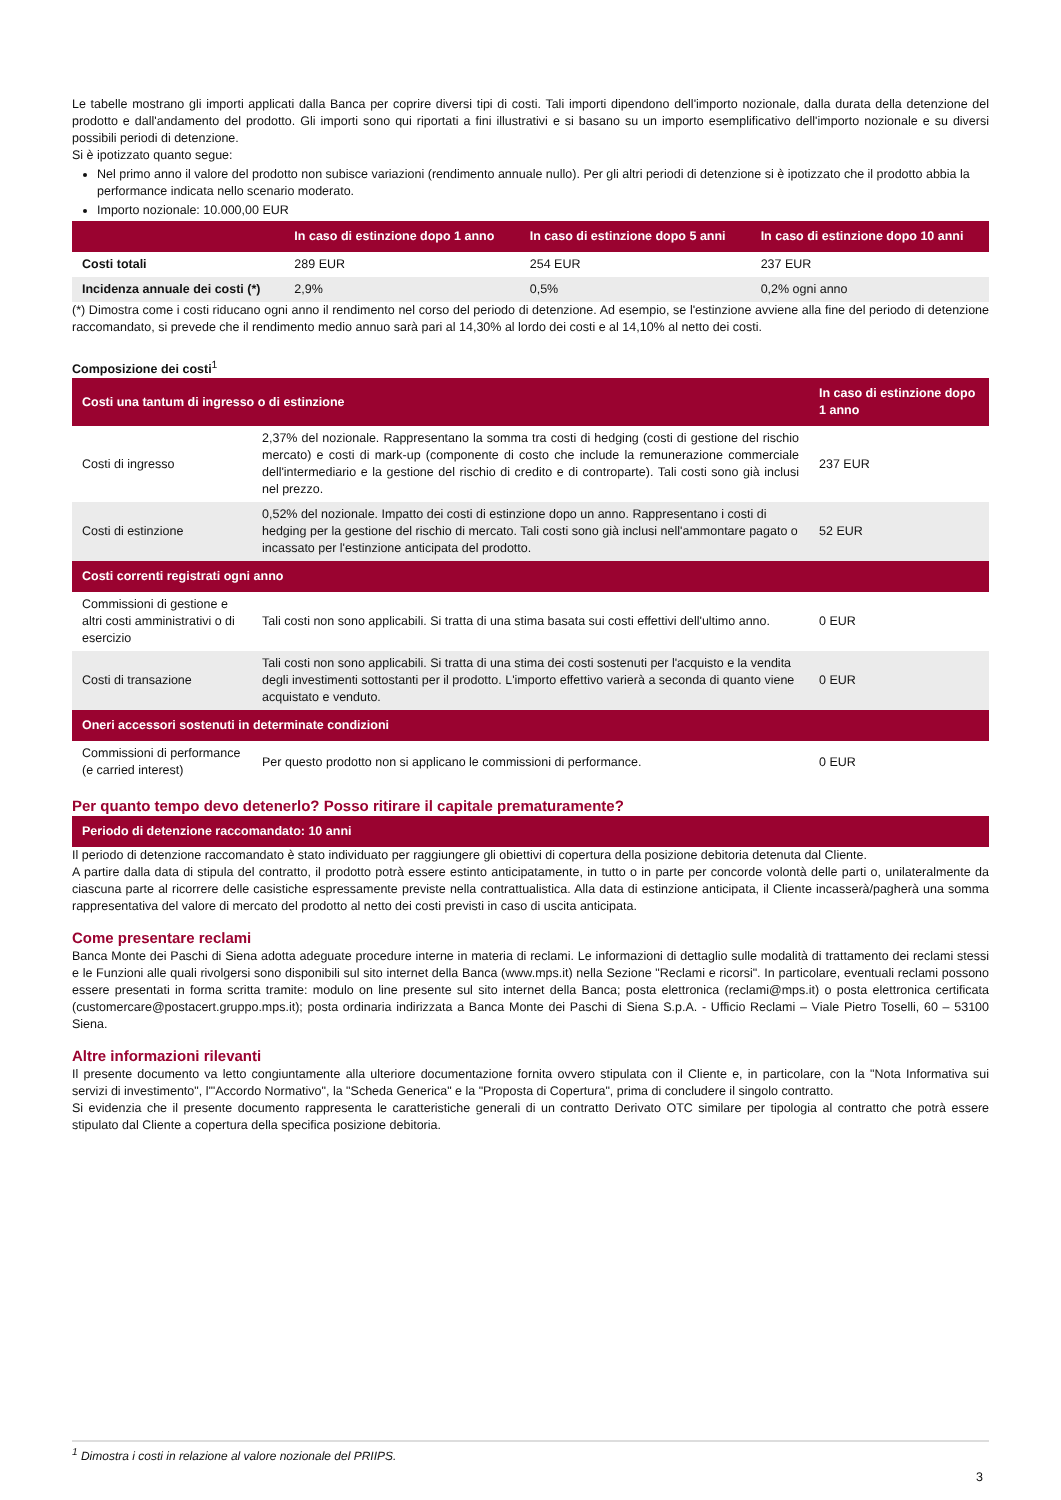Le tabelle mostrano gli importi applicati dalla Banca per coprire diversi tipi di costi. Tali importi dipendono dell'importo nozionale, dalla durata della detenzione del prodotto e dall'andamento del prodotto. Gli importi sono qui riportati a fini illustrativi e si basano su un importo esemplificativo dell'importo nozionale e su diversi possibili periodi di detenzione.
Si è ipotizzato quanto segue:
Nel primo anno il valore del prodotto non subisce variazioni (rendimento annuale nullo). Per gli altri periodi di detenzione si è ipotizzato che il prodotto abbia la performance indicata nello scenario moderato.
Importo nozionale: 10.000,00 EUR
| | In caso di estinzione dopo 1 anno | In caso di estinzione dopo 5 anni | In caso di estinzione dopo 10 anni |
| --- | --- | --- | --- |
| Costi totali | 289 EUR | 254 EUR | 237 EUR |
| Incidenza annuale dei costi (*) | 2,9% | 0,5% | 0,2% ogni anno |
(*) Dimostra come i costi riducano ogni anno il rendimento nel corso del periodo di detenzione. Ad esempio, se l'estinzione avviene alla fine del periodo di detenzione raccomandato, si prevede che il rendimento medio annuo sarà pari al 14,30% al lordo dei costi e al 14,10% al netto dei costi.
Composizione dei costi<sup>1</sup>
| Costi una tantum di ingresso o di estinzione | | In caso di estinzione dopo 1 anno |
| --- | --- | --- |
| Costi di ingresso | 2,37% del nozionale. Rappresentano la somma tra costi di hedging (costi di gestione del rischio mercato) e costi di mark-up (componente di costo che include la remunerazione commerciale dell'intermediario e la gestione del rischio di credito e di controparte). Tali costi sono già inclusi nel prezzo. | 237 EUR |
| Costi di estinzione | 0,52% del nozionale. Impatto dei costi di estinzione dopo un anno. Rappresentano i costi di hedging per la gestione del rischio di mercato. Tali costi sono già inclusi nell'ammontare pagato o incassato per l'estinzione anticipata del prodotto. | 52 EUR |
| Costi correnti registrati ogni anno | | |
| Commissioni di gestione e altri costi amministrativi o di esercizio | Tali costi non sono applicabili. Si tratta di una stima basata sui costi effettivi dell'ultimo anno. | 0 EUR |
| Costi di transazione | Tali costi non sono applicabili. Si tratta di una stima dei costi sostenuti per l'acquisto e la vendita degli investimenti sottostanti per il prodotto. L'importo effettivo varierà a seconda di quanto viene acquistato e venduto. | 0 EUR |
| Oneri accessori sostenuti in determinate condizioni | | |
| Commissioni di performance (e carried interest) | Per questo prodotto non si applicano le commissioni di performance. | 0 EUR |
Per quanto tempo devo detenerlo? Posso ritirare il capitale prematuramente?
| Periodo di detenzione raccomandato: 10 anni |
| --- |
Il periodo di detenzione raccomandato è stato individuato per raggiungere gli obiettivi di copertura della posizione debitoria detenuta dal Cliente.
A partire dalla data di stipula del contratto, il prodotto potrà essere estinto anticipatamente, in tutto o in parte per concorde volontà delle parti o, unilateralmente da ciascuna parte al ricorrere delle casistiche espressamente previste nella contrattualistica. Alla data di estinzione anticipata, il Cliente incasserà/pagherà una somma rappresentativa del valore di mercato del prodotto al netto dei costi previsti in caso di uscita anticipata.
Come presentare reclami
Banca Monte dei Paschi di Siena adotta adeguate procedure interne in materia di reclami. Le informazioni di dettaglio sulle modalità di trattamento dei reclami stessi e le Funzioni alle quali rivolgersi sono disponibili sul sito internet della Banca (www.mps.it) nella Sezione "Reclami e ricorsi". In particolare, eventuali reclami possono essere presentati in forma scritta tramite: modulo on line presente sul sito internet della Banca; posta elettronica (reclami@mps.it) o posta elettronica certificata (customercare@postacert.gruppo.mps.it); posta ordinaria indirizzata a Banca Monte dei Paschi di Siena S.p.A. - Ufficio Reclami – Viale Pietro Toselli, 60 – 53100 Siena.
Altre informazioni rilevanti
Il presente documento va letto congiuntamente alla ulteriore documentazione fornita ovvero stipulata con il Cliente e, in particolare, con la "Nota Informativa sui servizi di investimento", l'"Accordo Normativo", la "Scheda Generica" e la "Proposta di Copertura", prima di concludere il singolo contratto.
Si evidenzia che il presente documento rappresenta le caratteristiche generali di un contratto Derivato OTC similare per tipologia al contratto che potrà essere stipulato dal Cliente a copertura della specifica posizione debitoria.
<sup>1</sup> Dimostra i costi in relazione al valore nozionale del PRIIPS.
3